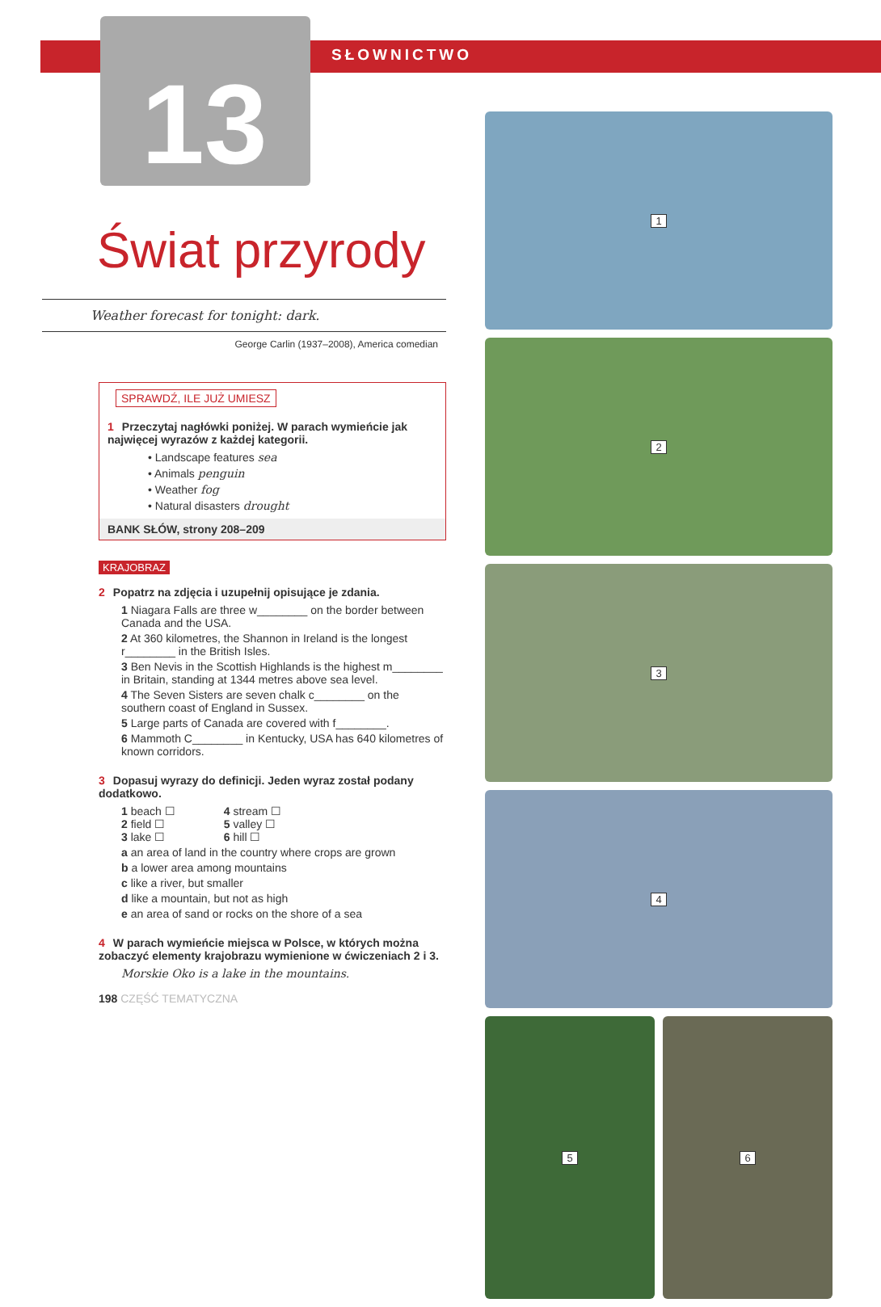SŁOWNICTWO
13
1
2
3
4
5 6
Świat przyrody
Weather forecast for tonight: dark.
George Carlin (1937–2008), America comedian
SPRAWDŹ, ILE JUŻ UMIESZ
1 Przeczytaj nagłówki poniżej. W parach wymieńcie jak najwięcej wyrazów z każdej kategorii.
• Landscape features sea
• Animals penguin
• Weather fog
• Natural disasters drought
BANK SŁÓW, strony 208–209
KRAJOBRAZ
2 Popatrz na zdjęcia i uzupełnij opisujące je zdania.
1 Niagara Falls are three w________ on the border between Canada and the USA.
2 At 360 kilometres, the Shannon in Ireland is the longest r________ in the British Isles.
3 Ben Nevis in the Scottish Highlands is the highest m________ in Britain, standing at 1344 metres above sea level.
4 The Seven Sisters are seven chalk c________ on the southern coast of England in Sussex.
5 Large parts of Canada are covered with f________.
6 Mammoth C________ in Kentucky, USA has 640 kilometres of known corridors.
3 Dopasuj wyrazy do definicji. Jeden wyraz został podany dodatkowo.
1 beach ☐
2 field ☐
3 lake ☐
4 stream ☐
5 valley ☐
6 hill ☐
a an area of land in the country where crops are grown
b a lower area among mountains
c like a river, but smaller
d like a mountain, but not as high
e an area of sand or rocks on the shore of a sea
4 W parach wymieńcie miejsca w Polsce, w których można zobaczyć elementy krajobrazu wymienione w ćwiczeniach 2 i 3.
Morskie Oko is a lake in the mountains.
198 CZĘŚĆ TEMATYCZNA